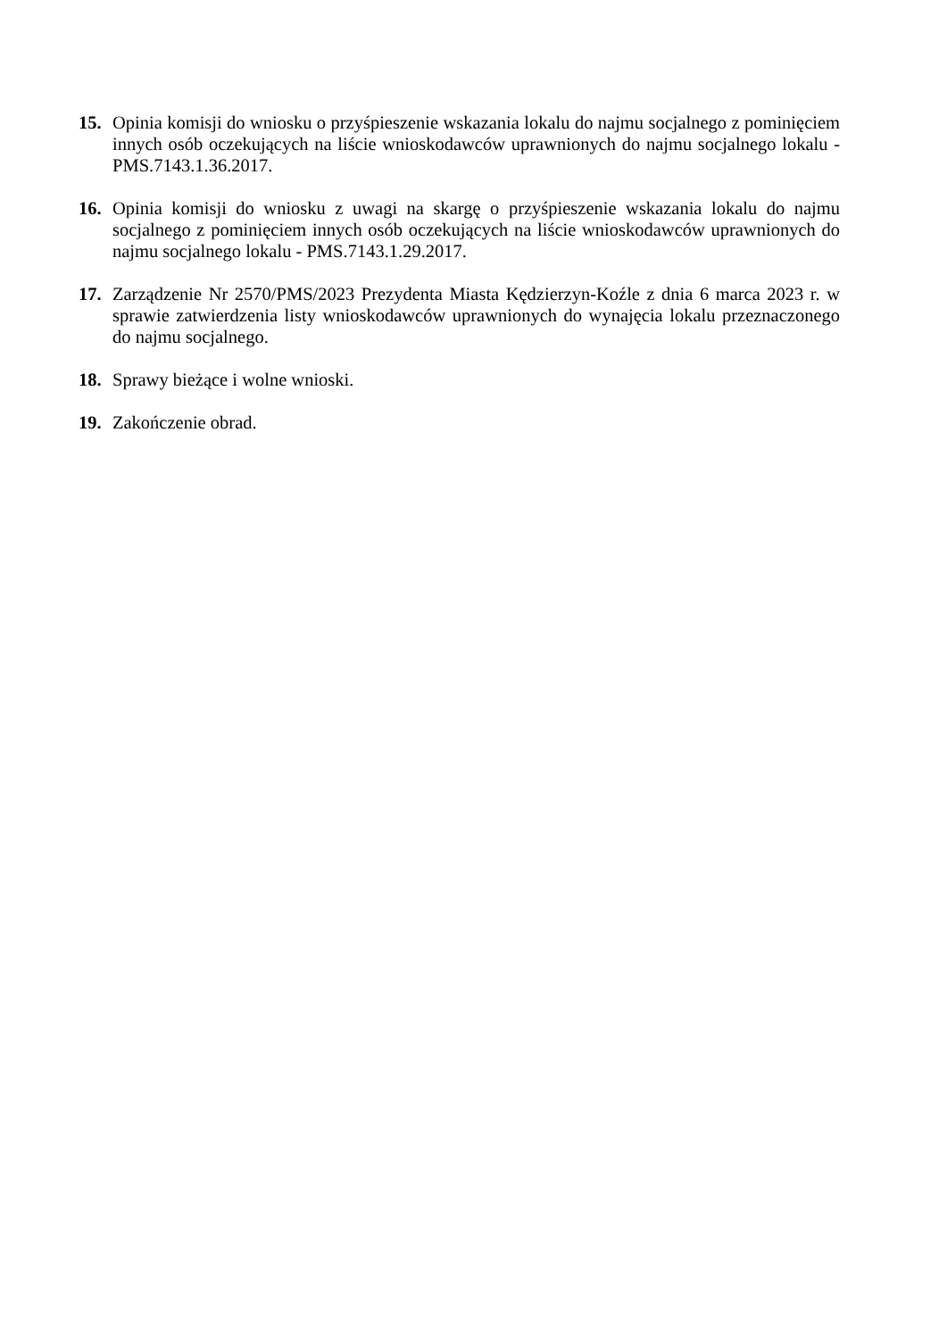15. Opinia komisji do wniosku o przyśpieszenie wskazania lokalu do najmu socjalnego z pominięciem innych osób oczekujących na liście wnioskodawców uprawnionych do najmu socjalnego lokalu - PMS.7143.1.36.2017.
16. Opinia komisji do wniosku z uwagi na skargę o przyśpieszenie wskazania lokalu do najmu socjalnego z pominięciem innych osób oczekujących na liście wnioskodawców uprawnionych do najmu socjalnego lokalu - PMS.7143.1.29.2017.
17. Zarządzenie Nr 2570/PMS/2023 Prezydenta Miasta Kędzierzyn-Koźle z dnia 6 marca 2023 r. w sprawie zatwierdzenia listy wnioskodawców uprawnionych do wynajęcia lokalu przeznaczonego do najmu socjalnego.
18. Sprawy bieżące i wolne wnioski.
19. Zakończenie obrad.